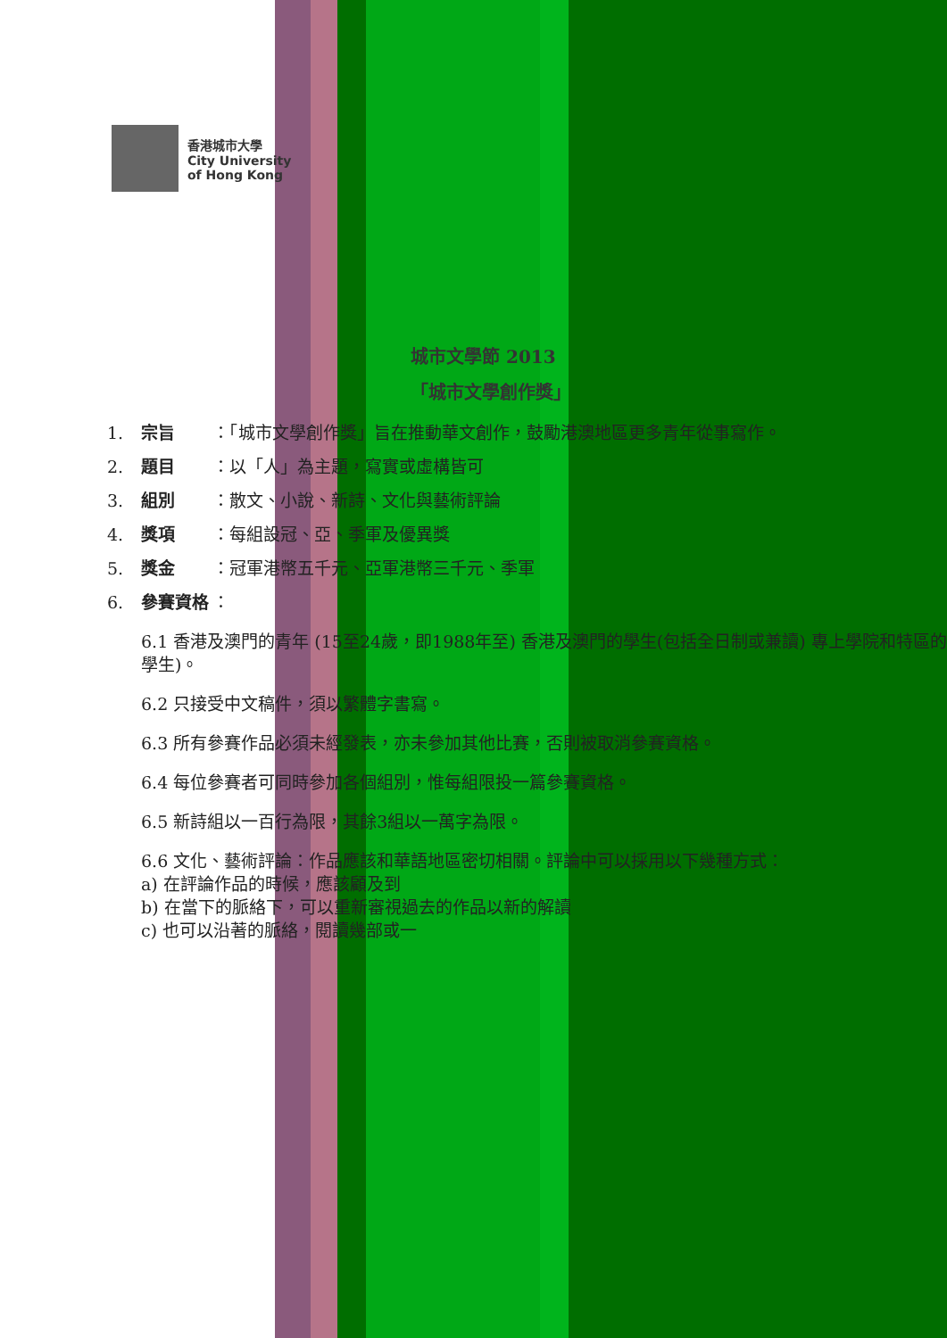香港城市大學
City University
of Hong Kong
城市文學節 2013
「城市文學創作獎」
1. 宗旨 ：「城市文學創作獎」旨在推動華文創作，鼓勵港澳地區更多青年從事寫作。
2. 題目 ：以「人」為主題，寫實或虛構皆可
3. 組別 ：散文、小說、新詩、文化與藝術評論
4. 獎項 ：每組設冠、亞、季軍及優異獎
5. 獎金 ：冠軍港幣五千元、亞軍港幣三千元、季軍
6. 參賽資格 ：
6.1 香港及澳門的青年 (15至24歲，即1988年至) 香港及澳門的學生(包括全日制或兼讀) 專上學院和特區的學生)。
6.2 只接受中文稿件，須以繁體字書寫。
6.3 所有參賽作品必須未經發表，亦未參加其他比賽，否則被取消參賽資格。
6.4 每位參賽者可同時參加各個組別，惟每組限投一篇參賽資格。
6.5 新詩組以一百行為限，其餘3組以一萬字為限。
6.6 文化、藝術評論：作品應該和華語地區密切相關。評論中可以採用以下幾種方式：
a) 在評論作品的時候，應該顧及到
b) 在當下的脈絡下，可以重新審視過去的作品以新的解讀
c) 也可以沿著的脈絡，閱讀幾部或一